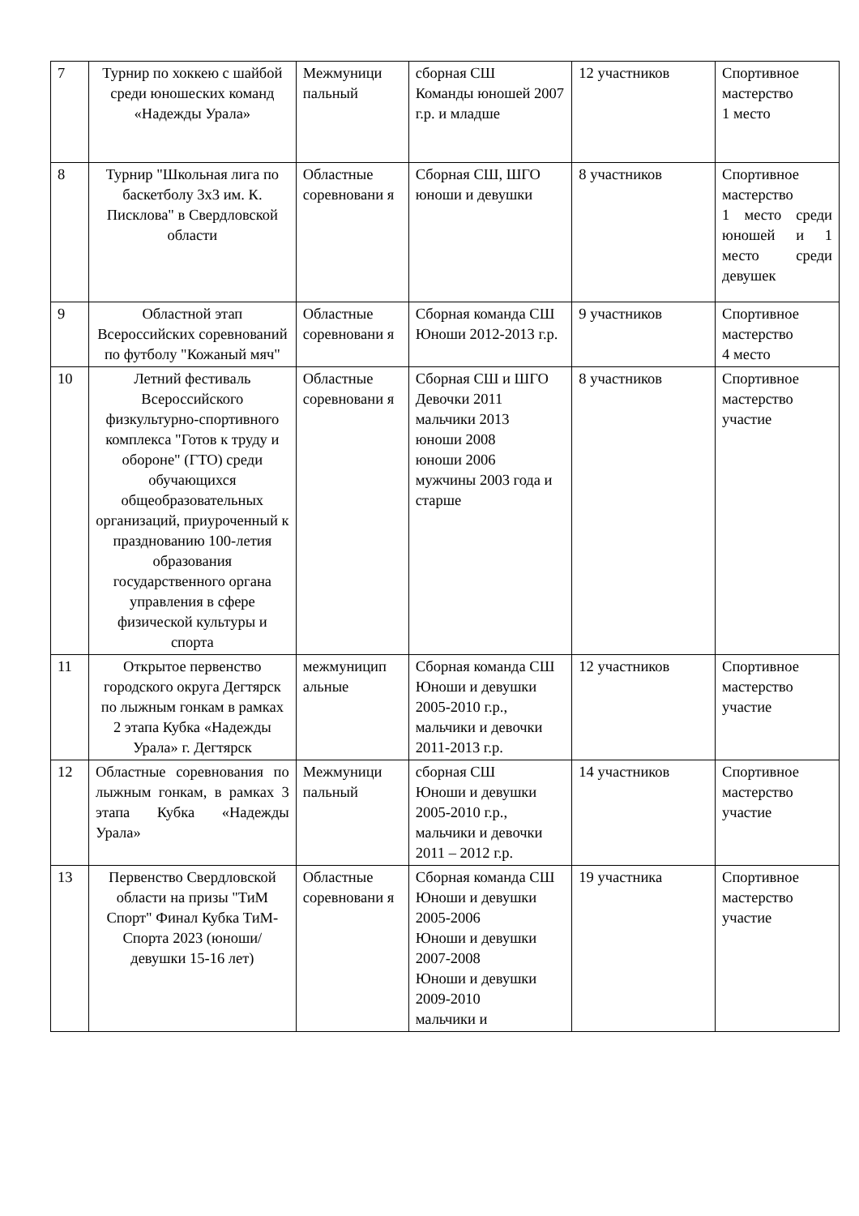| 7 | Турнир по хоккею с шайбой среди юношеских команд «Надежды Урала» | Межмуници пальный | сборная СШ Команды юношей 2007 г.р. и младше | 12 участников | Спортивное мастерство 1 место |
| 8 | Турнир "Школьная лига по баскетболу 3х3 им. К. Писклова" в Свердловской области | Областные соревновани я | Сборная СШ, ШГО юноши и девушки | 8 участников | Спортивное мастерство 1 место среди юношей и 1 место среди девушек |
| 9 | Областной этап Всероссийских соревнований по футболу "Кожаный мяч" | Областные соревновани я | Сборная команда СШ Юноши 2012-2013 г.р. | 9 участников | Спортивное мастерство 4 место |
| 10 | Летний фестиваль Всероссийского физкультурно-спортивного комплекса "Готов к труду и обороне" (ГТО) среди обучающихся общеобразовательных организаций, приуроченный к празднованию 100-летия образования государственного органа управления в сфере физической культуры и спорта | Областные соревновани я | Сборная СШ и ШГО Девочки 2011 мальчики 2013 юноши 2008 юноши 2006 мужчины 2003 года и старше | 8 участников | Спортивное мастерство участие |
| 11 | Открытое первенство городского округа Дегтярск по лыжным гонкам в рамках 2 этапа Кубка «Надежды Урала» г. Дегтярск | межмуницип альные | Сборная команда СШ Юноши и девушки 2005-2010 г.р., мальчики и девочки 2011-2013 г.р. | 12 участников | Спортивное мастерство участие |
| 12 | Областные соревнования по лыжным гонкам, в рамках 3 этапа Кубка «Надежды Урала» | Межмуници пальный | сборная СШ Юноши и девушки 2005-2010 г.р., мальчики и девочки 2011 – 2012 г.р. | 14 участников | Спортивное мастерство участие |
| 13 | Первенство Свердловской области на призы "ТиМ Спорт" Финал Кубка ТиМ-Спорта 2023 (юноши/девушки 15-16 лет) | Областные соревновани я | Сборная команда СШ Юноши и девушки 2005-2006 Юноши и девушки 2007-2008 Юноши и девушки 2009-2010 мальчики и | 19 участника | Спортивное мастерство участие |